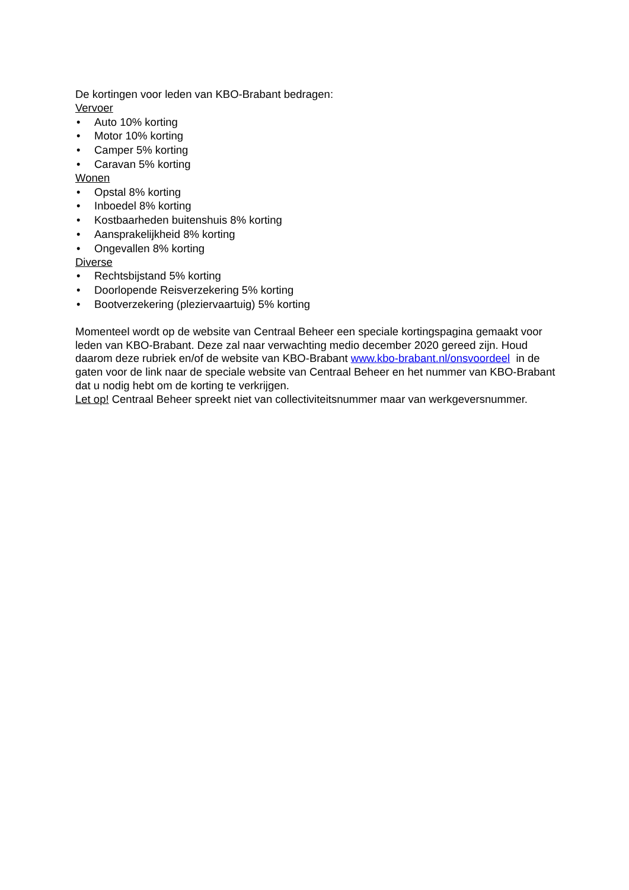De kortingen voor leden van KBO-Brabant bedragen:
Vervoer
• Auto 10% korting
• Motor 10% korting
• Camper 5% korting
• Caravan 5% korting
Wonen
• Opstal 8% korting
• Inboedel 8% korting
• Kostbaarheden buitenshuis 8% korting
• Aansprakelijkheid 8% korting
• Ongevallen 8% korting
Diverse
• Rechtsbijstand 5% korting
• Doorlopende Reisverzekering 5% korting
• Bootverzekering (pleziervaartuig) 5% korting
Momenteel wordt op de website van Centraal Beheer een speciale kortingspagina gemaakt voor leden van KBO-Brabant. Deze zal naar verwachting medio december 2020 gereed zijn. Houd daarom deze rubriek en/of de website van KBO-Brabant www.kbo-brabant.nl/onsvoordeel in de gaten voor de link naar de speciale website van Centraal Beheer en het nummer van KBO-Brabant dat u nodig hebt om de korting te verkrijgen.
Let op! Centraal Beheer spreekt niet van collectiviteitsnummer maar van werkgeversnummer.